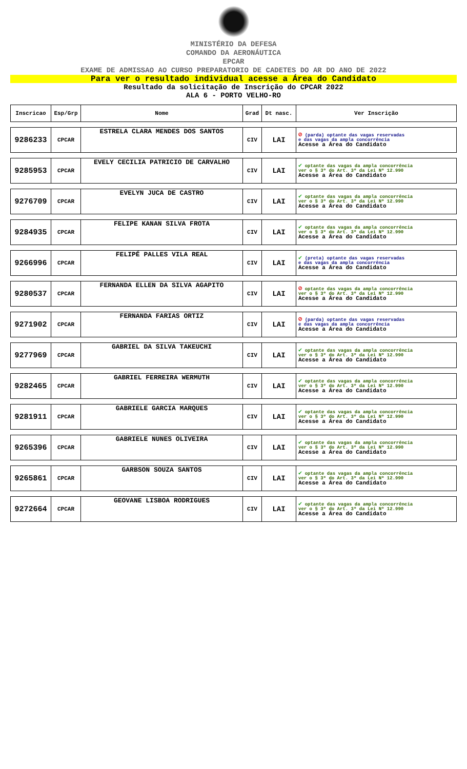MINISTÉRIO DA DEFESA
COMANDO DA AERONÁUTICA
EPCAR
EXAME DE ADMISSAO AO CURSO PREPARATORIO DE CADETES DO AR DO ANO DE 2022
Para ver o resultado individual acesse a Área do Candidato
Resultado da solicitação de Inscrição do CPCAR 2022
ALA 6 - PORTO VELHO-RO
| Inscricao | Esp/Grp | Nome | Grad | Dt nasc. | Ver Inscrição |
| --- | --- | --- | --- | --- | --- |
| 9286233 | CPCAR | ESTRELA CLARA MENDES DOS SANTOS | CIV | LAI | ⊘ (parda) optante das vagas reservadas e das vagas da ampla concorrência Acesse a Área do Candidato |
| 9285953 | CPCAR | EVELY CECILIA PATRICIO DE CARVALHO | CIV | LAI | ✔ optante das vagas da ampla concorrência ver o § 3º do Art. 3º da Lei Nº 12.990 Acesse a Área do Candidato |
| 9276709 | CPCAR | EVELYN JUCA DE CASTRO | CIV | LAI | ✔ optante das vagas da ampla concorrência ver o § 3º do Art. 3º da Lei Nº 12.990 Acesse a Área do Candidato |
| 9284935 | CPCAR | FELIPE KANAN SILVA FROTA | CIV | LAI | ✔ optante das vagas da ampla concorrência ver o § 3º do Art. 3º da Lei Nº 12.990 Acesse a Área do Candidato |
| 9266996 | CPCAR | FELIPÉ PALLES VILA REAL | CIV | LAI | ✔ (preta) optante das vagas reservadas e das vagas da ampla concorrência Acesse a Área do Candidato |
| 9280537 | CPCAR | FERNANDA ELLEN DA SILVA AGAPITO | CIV | LAI | ⊘ optante das vagas da ampla concorrência ver o § 3º do Art. 3º da Lei Nº 12.990 Acesse a Área do Candidato |
| 9271902 | CPCAR | FERNANDA FARIAS ORTIZ | CIV | LAI | ⊘ (parda) optante das vagas reservadas e das vagas da ampla concorrência Acesse a Área do Candidato |
| 9277969 | CPCAR | GABRIEL DA SILVA TAKEUCHI | CIV | LAI | ✔ optante das vagas da ampla concorrência ver o § 3º do Art. 3º da Lei Nº 12.990 Acesse a Área do Candidato |
| 9282465 | CPCAR | GABRIEL FERREIRA WERMUTH | CIV | LAI | ✔ optante das vagas da ampla concorrência ver o § 3º do Art. 3º da Lei Nº 12.990 Acesse a Área do Candidato |
| 9281911 | CPCAR | GABRIELE GARCIA MARQUES | CIV | LAI | ✔ optante das vagas da ampla concorrência ver o § 3º do Art. 3º da Lei Nº 12.990 Acesse a Área do Candidato |
| 9265396 | CPCAR | GABRIELE NUNES OLIVEIRA | CIV | LAI | ✔ optante das vagas da ampla concorrência ver o § 3º do Art. 3º da Lei Nº 12.990 Acesse a Área do Candidato |
| 9265861 | CPCAR | GARBSON SOUZA SANTOS | CIV | LAI | ✔ optante das vagas da ampla concorrência ver o § 3º do Art. 3º da Lei Nº 12.990 Acesse a Área do Candidato |
| 9272664 | CPCAR | GEOVANE LISBOA RODRIGUES | CIV | LAI | ✔ optante das vagas da ampla concorrência ver o § 3º do Art. 3º da Lei Nº 12.990 Acesse a Área do Candidato |